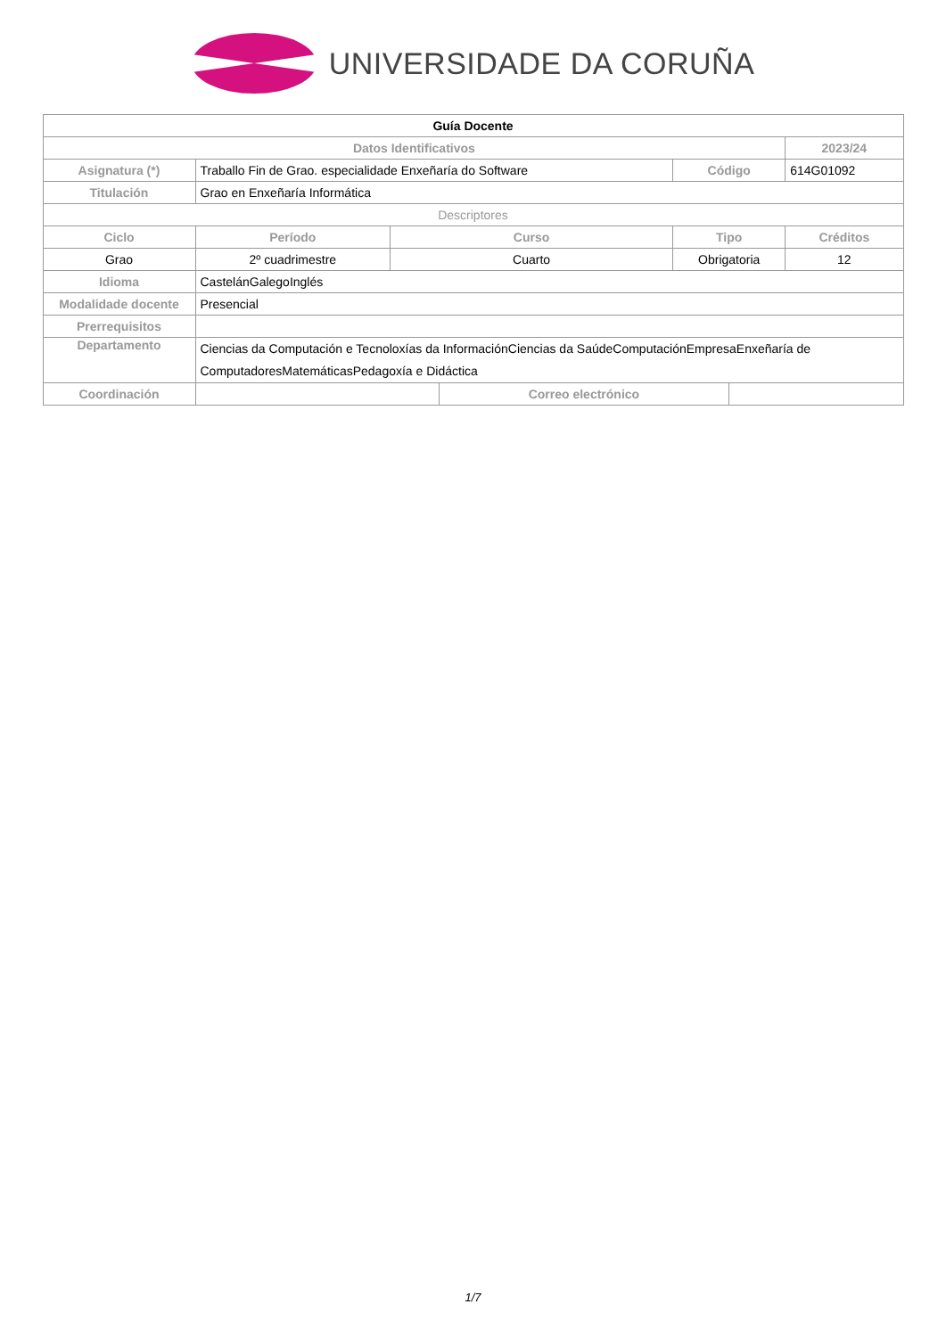UNIVERSIDADE DA CORUÑA
| Guía Docente | | | | | | | |
| --- | --- | --- | --- | --- | --- | --- | --- |
| Datos Identificativos | | | | | | | 2023/24 |
| Asignatura (*) | Traballo Fin de Grao. especialidade Enxeñaría do Software | | | | Código | | 614G01092 |
| Titulación | Grao en Enxeñaría Informática | | | | | | |
| Descriptores | | | | | | | |
| Ciclo | | Período | Curso | | Tipo | | Créditos |
| Grao | | 2º cuadrimestre | Cuarto | | Obrigatoria | | 12 |
| Idioma | CastelánGalegoInglés | | | | | | |
| Modalidade docente | Presencial | | | | | | |
| Prerrequisitos | | | | | | | |
| Departamento | Ciencias da Computación e Tecnoloxías da InformaciónCiencias da SaúdeComputaciónEmpresaEnxeñaría de ComputadoresMatemáticasPedagoxía e Didáctica | | | | | | |
| Coordinación | | | | Correo electrónico | | | |
1/7